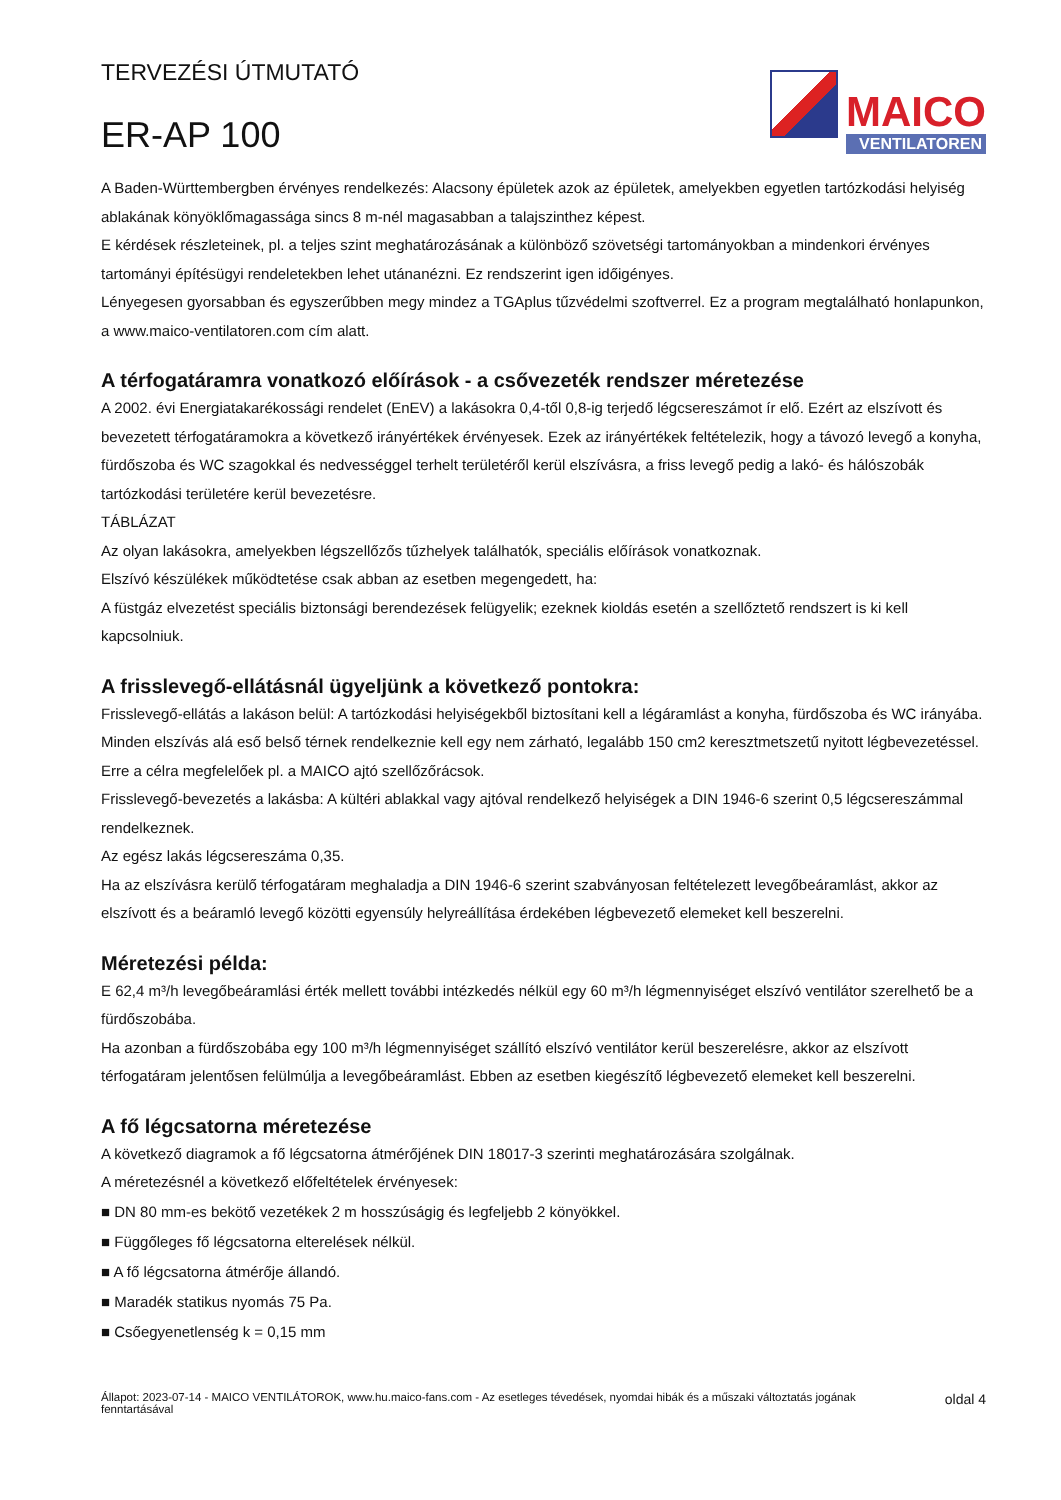TERVEZÉSI ÚTMUTATÓ
ER-AP 100
MAICO
VENTILATOREN
A Baden-Württembergben érvényes rendelkezés: Alacsony épületek azok az épületek, amelyekben egyetlen tartózkodási helyiség ablakának könyöklőmagassága sincs 8 m-nél magasabban a talajszinthez képest.
E kérdések részleteinek, pl. a teljes szint meghatározásának a különböző szövetségi tartományokban a mindenkori érvényes tartományi építésügyi rendeletekben lehet utánanézni. Ez rendszerint igen időigényes.
Lényegesen gyorsabban és egyszerűbben megy mindez a TGAplus tűzvédelmi szoftverrel. Ez a program megtalálható honlapunkon, a www.maico-ventilatoren.com cím alatt.
A térfogatáramra vonatkozó előírások - a csővezeték rendszer méretezése
A 2002. évi Energiatakarékossági rendelet (EnEV) a lakásokra 0,4-től 0,8-ig terjedő légcsereszámot ír elő. Ezért az elszívott és bevezetett térfogatáramokra a következő irányértékek érvényesek. Ezek az irányértékek feltételezik, hogy a távozó levegő a konyha, fürdőszoba és WC szagokkal és nedvességgel terhelt területéről kerül elszívásra, a friss levegő pedig a lakó- és hálószobák tartózkodási területére kerül bevezetésre.
TÁBLÁZAT
Az olyan lakásokra, amelyekben légszellőzős tűzhelyek találhatók, speciális előírások vonatkoznak.
Elszívó készülékek működtetése csak abban az esetben megengedett, ha:
A füstgáz elvezetést speciális biztonsági berendezések felügyelik; ezeknek kioldás esetén a szellőztető rendszert is ki kell kapcsolniuk.
A frisslevegő-ellátásnál ügyeljünk a következő pontokra:
Frisslevegő-ellátás a lakáson belül: A tartózkodási helyiségekből biztosítani kell a légáramlást a konyha, fürdőszoba és WC irányába.
Minden elszívás alá eső belső térnek rendelkeznie kell egy nem zárható, legalább 150 cm2 keresztmetszetű nyitott légbevezetéssel. Erre a célra megfelelőek pl. a MAICO ajtó szellőzőrácsok.
Frisslevegő-bevezetés a lakásba: A kültéri ablakkal vagy ajtóval rendelkező helyiségek a DIN 1946-6 szerint 0,5 légcsereszámmal rendelkeznek.
Az egész lakás légcsereszáma 0,35.
Ha az elszívásra kerülő térfogatáram meghaladja a DIN 1946-6 szerint szabványosan feltételezett levegőbeáramlást, akkor az elszívott és a beáramló levegő közötti egyensúly helyreállítása érdekében légbevezető elemeket kell beszerelni.
Méretezési példa:
E 62,4 m³/h levegőbeáramlási érték mellett további intézkedés nélkül egy 60 m³/h légmennyiséget elszívó ventilátor szerelhető be a fürdőszobába.
Ha azonban a fürdőszobába egy 100 m³/h légmennyiséget szállító elszívó ventilátor kerül beszerelésre, akkor az elszívott térfogatáram jelentősen felülmúlja a levegőbeáramlást. Ebben az esetben kiegészítő légbevezető elemeket kell beszerelni.
A fő légcsatorna méretezése
A következő diagramok a fő légcsatorna átmérőjének DIN 18017-3 szerinti meghatározására szolgálnak.
A méretezésnél a következő előfeltételek érvényesek:
■ DN 80 mm-es bekötő vezetékek 2 m hosszúságig és legfeljebb 2 könyökkel.
■ Függőleges fő légcsatorna elterelések nélkül.
■ A fő légcsatorna átmérője állandó.
■ Maradék statikus nyomás 75 Pa.
■ Csőegyenetlenség k = 0,15 mm
Állapot: 2023-07-14 - MAICO VENTILÁTOROK, www.hu.maico-fans.com - Az esetleges tévedések, nyomdai hibák és a műszaki változtatás jogának fenntartásával
oldal 4